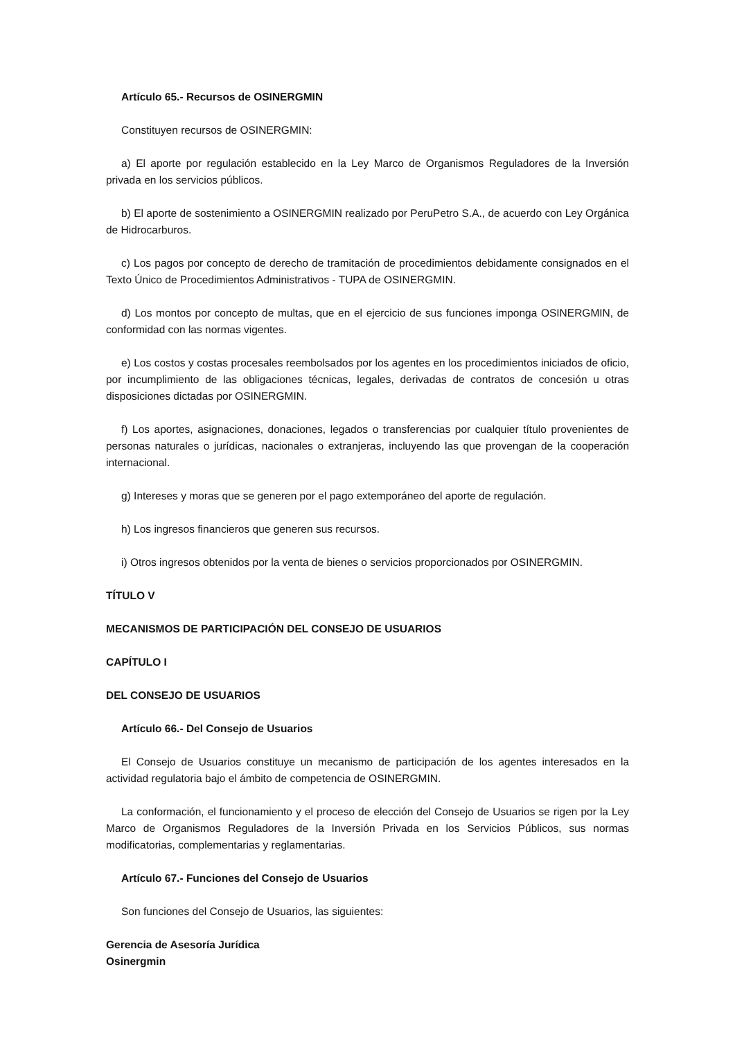Artículo 65.- Recursos de OSINERGMIN
Constituyen recursos de OSINERGMIN:
a) El aporte por regulación establecido en la Ley Marco de Organismos Reguladores de la Inversión privada en los servicios públicos.
b) El aporte de sostenimiento a OSINERGMIN realizado por PeruPetro S.A., de acuerdo con Ley Orgánica de Hidrocarburos.
c) Los pagos por concepto de derecho de tramitación de procedimientos debidamente consignados en el Texto Único de Procedimientos Administrativos - TUPA de OSINERGMIN.
d) Los montos por concepto de multas, que en el ejercicio de sus funciones imponga OSINERGMIN, de conformidad con las normas vigentes.
e) Los costos y costas procesales reembolsados por los agentes en los procedimientos iniciados de oficio, por incumplimiento de las obligaciones técnicas, legales, derivadas de contratos de concesión u otras disposiciones dictadas por OSINERGMIN.
f) Los aportes, asignaciones, donaciones, legados o transferencias por cualquier título provenientes de personas naturales o jurídicas, nacionales o extranjeras, incluyendo las que provengan de la cooperación internacional.
g) Intereses y moras que se generen por el pago extemporáneo del aporte de regulación.
h) Los ingresos financieros que generen sus recursos.
i) Otros ingresos obtenidos por la venta de bienes o servicios proporcionados por OSINERGMIN.
TÍTULO V
MECANISMOS DE PARTICIPACIÓN DEL CONSEJO DE USUARIOS
CAPÍTULO I
DEL CONSEJO DE USUARIOS
Artículo 66.- Del Consejo de Usuarios
El Consejo de Usuarios constituye un mecanismo de participación de los agentes interesados en la actividad regulatoria bajo el ámbito de competencia de OSINERGMIN.
La conformación, el funcionamiento y el proceso de elección del Consejo de Usuarios se rigen por la Ley Marco de Organismos Reguladores de la Inversión Privada en los Servicios Públicos, sus normas modificatorias, complementarias y reglamentarias.
Artículo 67.- Funciones del Consejo de Usuarios
Son funciones del Consejo de Usuarios, las siguientes:
Gerencia de Asesoría Jurídica
Osinergmin